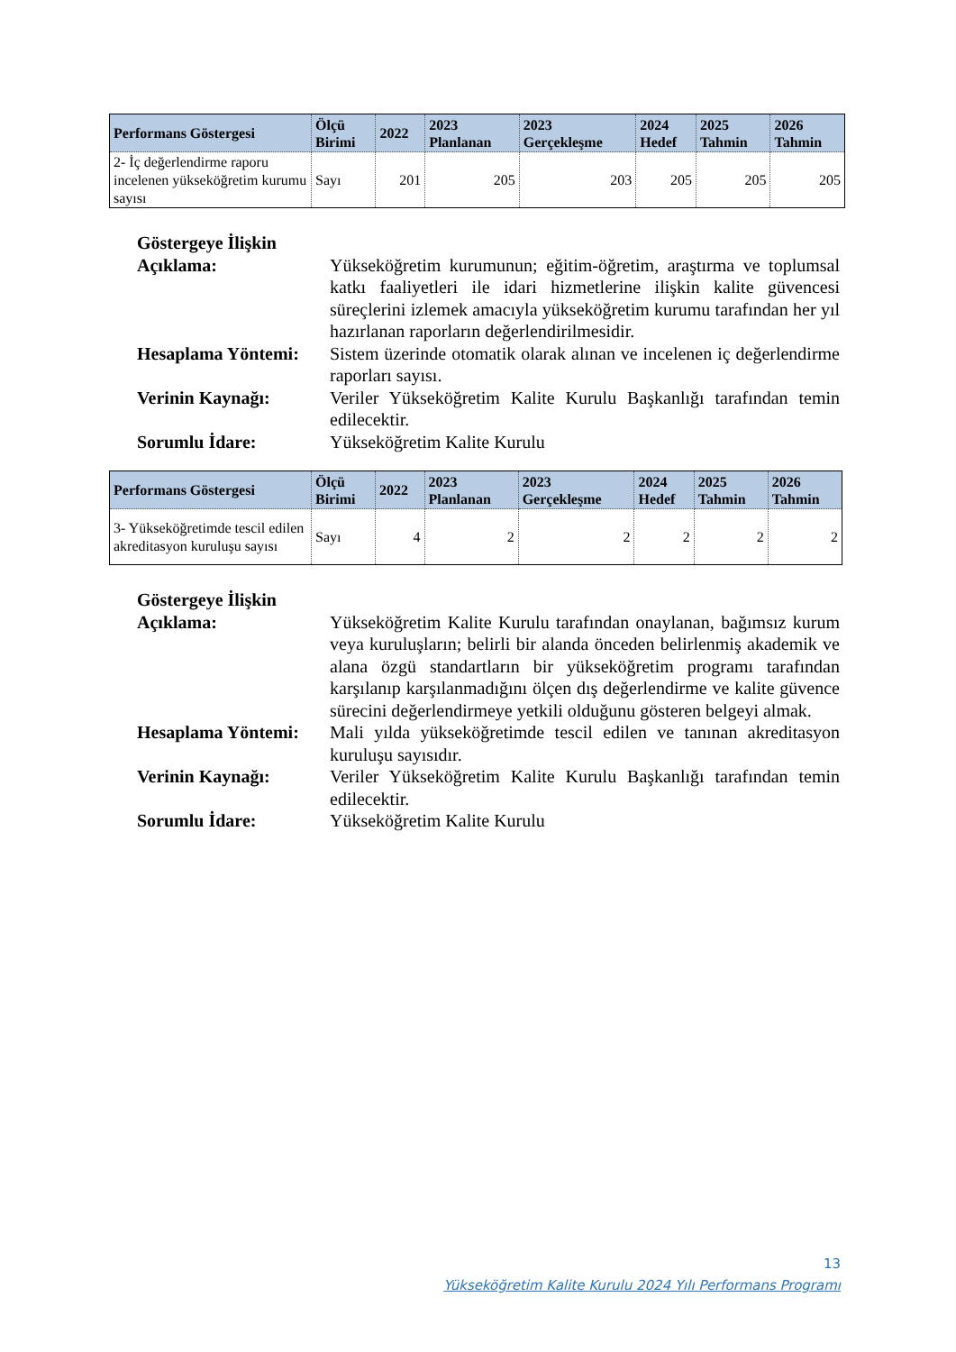| Performans Göstergesi | Ölçü Birimi | 2022 | 2023 Planlanan | 2023 Gerçekleşme | 2024 Hedef | 2025 Tahmin | 2026 Tahmin |
| --- | --- | --- | --- | --- | --- | --- | --- |
| 2- İç değerlendirme raporu incelenen yükseköğretim kurumu sayısı | Sayı | 201 | 205 | 203 | 205 | 205 | 205 |
Göstergeye İlişkin
Açıklama: Yükseköğretim kurumunun; eğitim-öğretim, araştırma ve toplumsal katkı faaliyetleri ile idari hizmetlerine ilişkin kalite güvencesi süreçlerini izlemek amacıyla yükseköğretim kurumu tarafından her yıl hazırlanan raporların değerlendirilmesidir.
Hesaplama Yöntemi:
Sistem üzerinde otomatik olarak alınan ve incelenen iç değerlendirme raporları sayısı.
Verinin Kaynağı: Veriler Yükseköğretim Kalite Kurulu Başkanlığı tarafından temin edilecektir.
Sorumlu İdare: Yükseköğretim Kalite Kurulu
| Performans Göstergesi | Ölçü Birimi | 2022 | 2023 Planlanan | 2023 Gerçekleşme | 2024 Hedef | 2025 Tahmin | 2026 Tahmin |
| --- | --- | --- | --- | --- | --- | --- | --- |
| 3- Yükseköğretimde tescil edilen akreditasyon kuruluşu sayısı | Sayı | 4 | 2 | 2 | 2 | 2 | 2 |
Göstergeye İlişkin
Açıklama: Yükseköğretim Kalite Kurulu tarafından onaylanan, bağımsız kurum veya kuruluşların; belirli bir alanda önceden belirlenmiş akademik ve alana özgü standartların bir yükseköğretim programı tarafından karşılanıp karşılanmadığını ölçen dış değerlendirme ve kalite güvence sürecini değerlendirmeye yetkili olduğunu gösteren belgeyi almak.
Hesaplama Yöntemi:
Mali yılda yükseköğretimde tescil edilen ve tanınan akreditasyon kuruluşu sayısıdır.
Verinin Kaynağı: Veriler Yükseköğretim Kalite Kurulu Başkanlığı tarafından temin edilecektir.
Sorumlu İdare: Yükseköğretim Kalite Kurulu
13
Yükseköğretim Kalite Kurulu 2024 Yılı Performans Programı